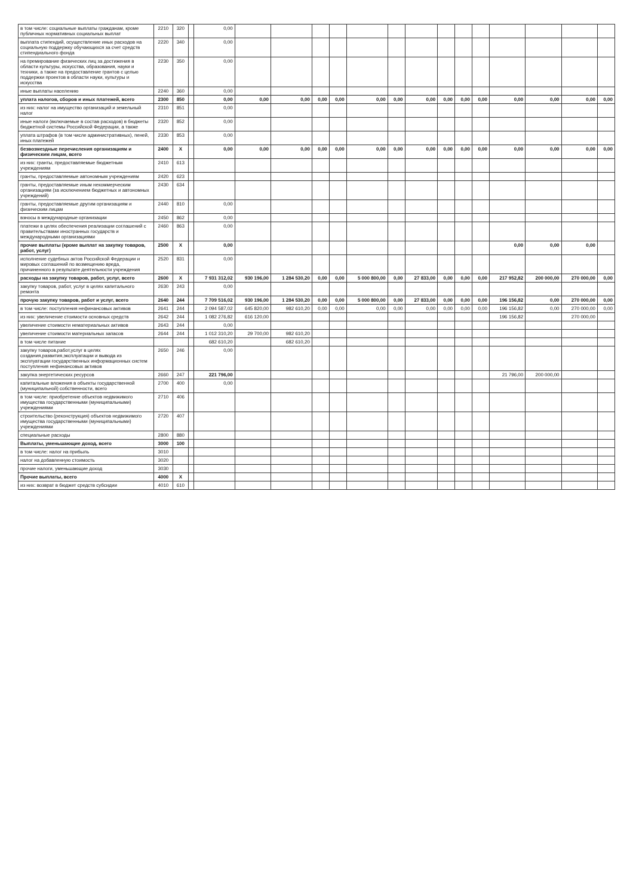| в том числе: социальные выплаты гражданам, кроме публичных нормативных социальных выплат | 2210 | 320 | | 0,00 | | | | | | | | | | | | | | |
| выплата стипендий, осуществление иных расходов на социальную поддержку обучающихся за счет средств стипендиального фонда | 2220 | 340 | | 0,00 | | | | | | | | | | | | | | |
| на премирование физических лиц за достижения в области культуры, искусства, образования, науки и техники, а также на предоставление грантов с целью поддержки проектов в области науки, культуры и искусства | 2230 | 350 | | 0,00 | | | | | | | | | | | | | | |
| иные выплаты населению | 2240 | 360 | | 0,00 | | | | | | | | | | | | | | |
| уплата налогов, сборов и иных платежей, всего | 2300 | 850 | | 0,00 | 0,00 | 0,00 | 0,00 | 0,00 | 0,00 | 0,00 | 0,00 | 0,00 | 0,00 | 0,00 | 0,00 | 0,00 | 0,00 | 0,00 |
| из них: налог на имущество организаций и земельный налог | 2310 | 851 | | 0,00 | | | | | | | | | | | | | | |
| иные налоги (включаемые в состав расходов) в бюджеты бюджетной системы Российской Федерации, а также | 2320 | 852 | | 0,00 | | | | | | | | | | | | | | |
| уплата штрафов (в том числе административных), пеней, иных платежей | 2330 | 853 | | 0,00 | | | | | | | | | | | | | | |
| безвозмездные перечисления организациям и физическим лицам, всего | 2400 | X | | 0,00 | 0,00 | 0,00 | 0,00 | 0,00 | 0,00 | 0,00 | 0,00 | 0,00 | 0,00 | 0,00 | 0,00 | 0,00 | 0,00 | 0,00 |
| из них: гранты, предоставляемые бюджетным учреждениям | 2410 | 613 | | | | | | | | | | | | | | | | |
| гранты, предоставляемые автономным учреждениям | 2420 | 623 | | | | | | | | | | | | | | | | |
| гранты, предоставляемые иным некоммерческим организациям (за исключением бюджетных и автономных учреждений) | 2430 | 634 | | | | | | | | | | | | | | | | |
| гранты, предоставляемые другим организациям и физическим лицам | 2440 | 810 | | 0,00 | | | | | | | | | | | | | | |
| взносы в международные организации | 2450 | 862 | | 0,00 | | | | | | | | | | | | | | |
| платежи в целях обеспечения реализации соглашений с правительствами иностранных государств и международными организациями | 2460 | 863 | | 0,00 | | | | | | | | | | | | | | |
| прочие выплаты (кроме выплат на закупку товаров, работ, услуг) | 2500 | X | | 0,00 | | | | | | | | | | | 0,00 | 0,00 | 0,00 | |
| исполнение судебных актов Российской Федерации и мировых соглашений по возмещению вреда, причиненного в результате деятельности учреждения | 2520 | 831 | | 0,00 | | | | | | | | | | | | | | |
| расходы на закупку товаров, работ, услуг, всего | 2600 | X | | 7 931 312,02 | 930 196,00 | 1 284 530,20 | 0,00 | 0,00 | 5 000 800,00 | 0,00 | 27 833,00 | 0,00 | 0,00 | 0,00 | 217 952,82 | 200 000,00 | 270 000,00 | 0,00 |
| закупку товаров, работ, услуг в целях капитального ремонта | 2630 | 243 | | 0,00 | | | | | | | | | | | | | | |
| прочую закупку товаров, работ и услуг, всего | 2640 | 244 | | 7 709 516,02 | 930 196,00 | 1 284 530,20 | 0,00 | 0,00 | 5 000 800,00 | 0,00 | 27 833,00 | 0,00 | 0,00 | 0,00 | 196 156,82 | 0,00 | 270 000,00 | 0,00 |
| в том числе: поступления нефинансовых активов | 2641 | 244 | | 2 094 587,02 | 645 820,00 | 982 610,20 | 0,00 | 0,00 | 0,00 | 0,00 | 0,00 | 0,00 | 0,00 | 0,00 | 196 156,82 | 0,00 | 270 000,00 | 0,00 |
| из них: увеличение стоимости основных средств | 2642 | 244 | | 1 082 276,82 | 616 120,00 | | | | | | | | | | 196 156,82 | | 270 000,00 | |
| увеличение стоимости нематериальных активов | 2643 | 244 | | 0,00 | | | | | | | | | | | | | | |
| увеличение стоимости материальных запасов | 2644 | 244 | | 1 012 310,20 | 29 700,00 | 982 610,20 | | | | | | | | | | | | |
| в том числе питание | | | | 682 610,20 | | 682 610,20 | | | | | | | | | | | | |
| закупку товаров,работ,услуг в целях создания,развития,эксплуатации и вывода из эксплуатации государственных информационных систем поступления нефинансовых активов | 2650 | 246 | | 0,00 | | | | | | | | | | | | | | |
| закупка энергетических ресурсов | 2660 | 247 | | 221 796,00 | | | | | | | | | | | 21 796,00 | 200 000,00 | | |
| капитальные вложения в объекты государственной (муниципальной) собственности, всего | 2700 | 400 | | 0,00 | | | | | | | | | | | | | | |
| в том числе: приобретение объектов недвижимого имущества государственными (муниципальными) учреждениями | 2710 | 406 | | | | | | | | | | | | | | | | |
| строительство (реконструкция) объектов недвижимого имущества государственными (муниципальными) учреждениями | 2720 | 407 | | | | | | | | | | | | | | | | |
| специальные расходы | 2800 | 880 | | | | | | | | | | | | | | | | |
| Выплаты, уменьшающие доход, всего | 3000 | 100 | | | | | | | | | | | | | | | | |
| в том числе: налог на прибыль | 3010 | | | | | | | | | | | | | | | | | |
| налог на добавленную стоимость | 3020 | | | | | | | | | | | | | | | | | |
| прочие налоги, уменьшающие доход | 3030 | | | | | | | | | | | | | | | | | |
| Прочие выплаты, всего | 4000 | X | | | | | | | | | | | | | | | | |
| из них: возврат в бюджет средств субсидии | 4010 | 610 | | | | | | | | | | | | | | | | |